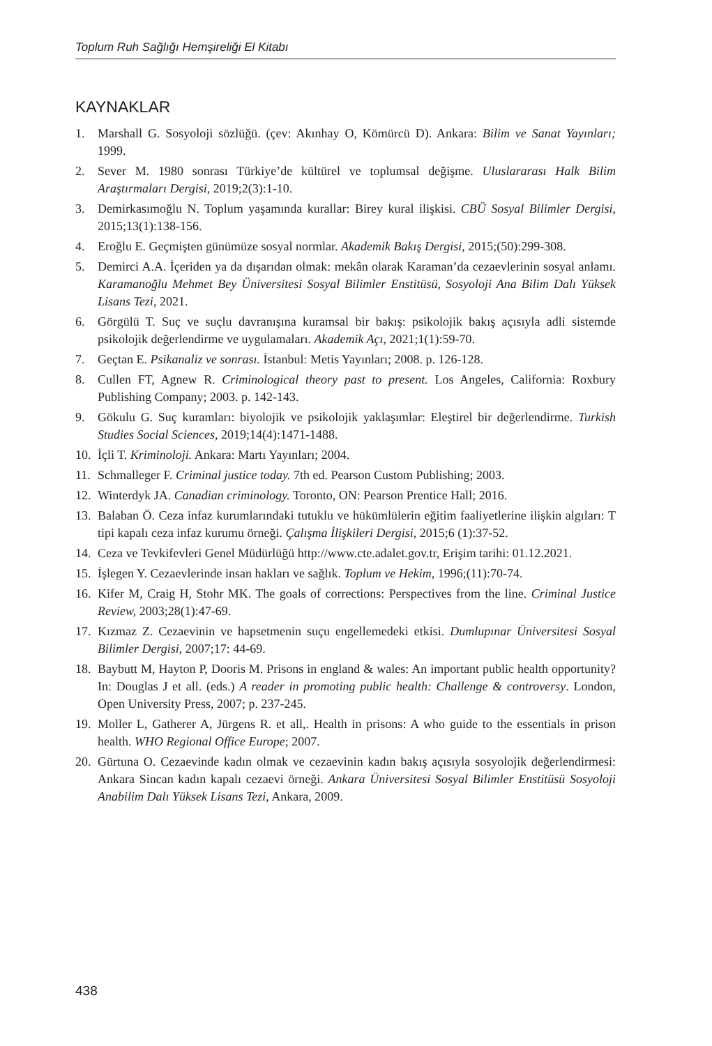Toplum Ruh Sağlığı Hemşireliği El Kitabı
KAYNAKLAR
1. Marshall G. Sosyoloji sözlüğü. (çev: Akınhay O, Kömürcü D). Ankara: Bilim ve Sanat Yayınları; 1999.
2. Sever M. 1980 sonrası Türkiye’de kültürel ve toplumsal değişme. Uluslararası Halk Bilim Araştırmaları Dergisi, 2019;2(3):1-10.
3. Demirkasımoğlu N. Toplum yaşamında kurallar: Birey kural ilişkisi. CBÜ Sosyal Bilimler Dergisi, 2015;13(1):138-156.
4. Eroğlu E. Geçmişten günümüze sosyal normlar. Akademik Bakış Dergisi, 2015;(50):299-308.
5. Demirci A.A. İçeriden ya da dışarıdan olmak: mekân olarak Karaman’da cezaevlerinin sosyal anlamı. Karamanoğlu Mehmet Bey Üniversitesi Sosyal Bilimler Enstitüsü, Sosyoloji Ana Bilim Dalı Yüksek Lisans Tezi, 2021.
6. Görgülü T. Suç ve suçlu davranışına kuramsal bir bakış: psikolojik bakış açısıyla adli sistemde psikolojik değerlendirme ve uygulamaları. Akademik Açı, 2021;1(1):59-70.
7. Geçtan E. Psikanaliz ve sonrası. İstanbul: Metis Yayınları; 2008. p. 126-128.
8. Cullen FT, Agnew R. Criminological theory past to present. Los Angeles, California: Roxbury Publishing Company; 2003. p. 142-143.
9. Gökulu G. Suç kuramları: biyolojik ve psikolojik yaklaşımlar: Eleştirel bir değerlendirme. Turkish Studies Social Sciences, 2019;14(4):1471-1488.
10. İçli T. Kriminoloji. Ankara: Martı Yayınları; 2004.
11. Schmalleger F. Criminal justice today. 7th ed. Pearson Custom Publishing; 2003.
12. Winterdyk JA. Canadian criminology. Toronto, ON: Pearson Prentice Hall; 2016.
13. Balaban Ö. Ceza infaz kurumlarındaki tutuklu ve hükümlülerin eğitim faaliyetlerine ilişkin algıları: T tipi kapalı ceza infaz kurumu örneği. Çalışma İlişkileri Dergisi, 2015;6 (1):37-52.
14. Ceza ve Tevkifevleri Genel Müdürlüğü http://www.cte.adalet.gov.tr, Erişim tarihi: 01.12.2021.
15. İşlegen Y. Cezaevlerinde insan hakları ve sağlık. Toplum ve Hekim, 1996;(11):70-74.
16. Kifer M, Craig H, Stohr MK. The goals of corrections: Perspectives from the line. Criminal Justice Review, 2003;28(1):47-69.
17. Kızmaz Z. Cezaevinin ve hapsetmenin suçu engellemedeki etkisi. Dumlupınar Üniversitesi Sosyal Bilimler Dergisi, 2007;17: 44-69.
18. Baybutt M, Hayton P, Dooris M. Prisons in england & wales: An important public health opportunity? In: Douglas J et all. (eds.) A reader in promoting public health: Challenge & controversy. London, Open University Press, 2007; p. 237-245.
19. Moller L, Gatherer A, Jürgens R. et all,. Health in prisons: A who guide to the essentials in prison health. WHO Regional Office Europe; 2007.
20. Gürtuna O. Cezaevinde kadın olmak ve cezaevinin kadın bakış açısıyla sosyolojik değerlendirmesi: Ankara Sincan kadın kapalı cezaevi örneği. Ankara Üniversitesi Sosyal Bilimler Enstitüsü Sosyoloji Anabilim Dalı Yüksek Lisans Tezi, Ankara, 2009.
438